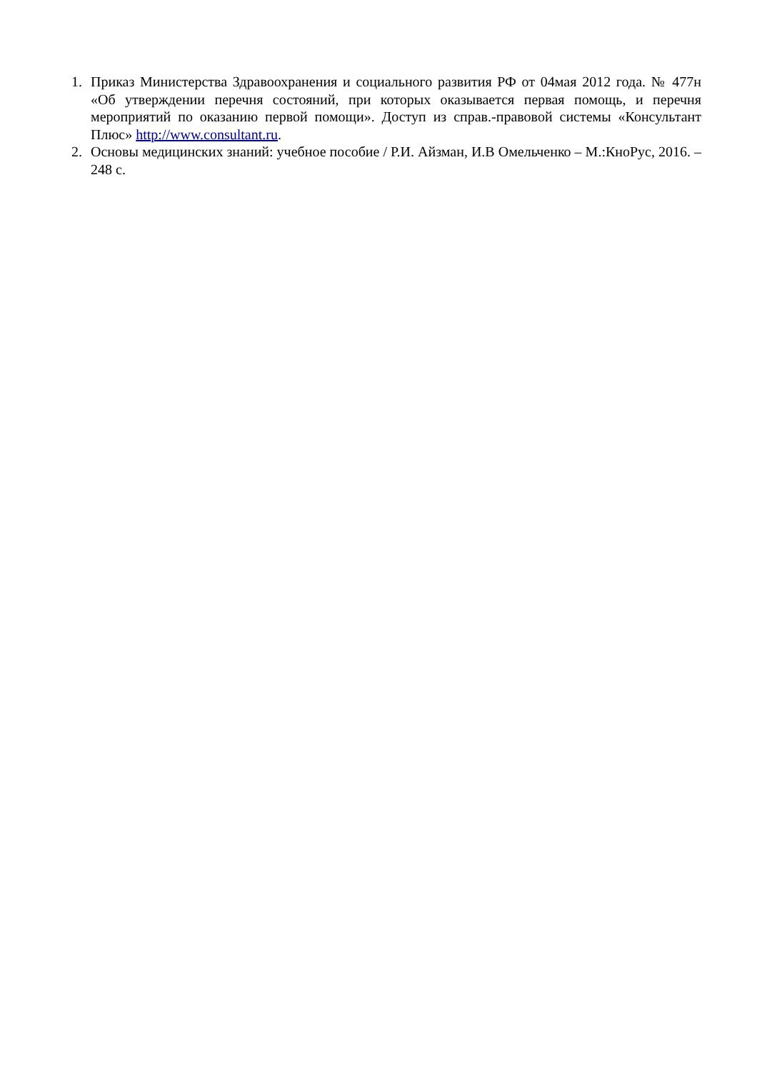1. Приказ Министерства Здравоохранения и социального развития РФ от 04мая 2012 года. № 477н «Об утверждении перечня состояний, при которых оказывается первая помощь, и перечня мероприятий по оказанию первой помощи». Доступ из справ.-правовой системы «Консультант Плюс» http://www.consultant.ru.
2. Основы медицинских знаний: учебное пособие / Р.И. Айзман, И.В Омельченко – М.:КноРус, 2016. – 248 с.